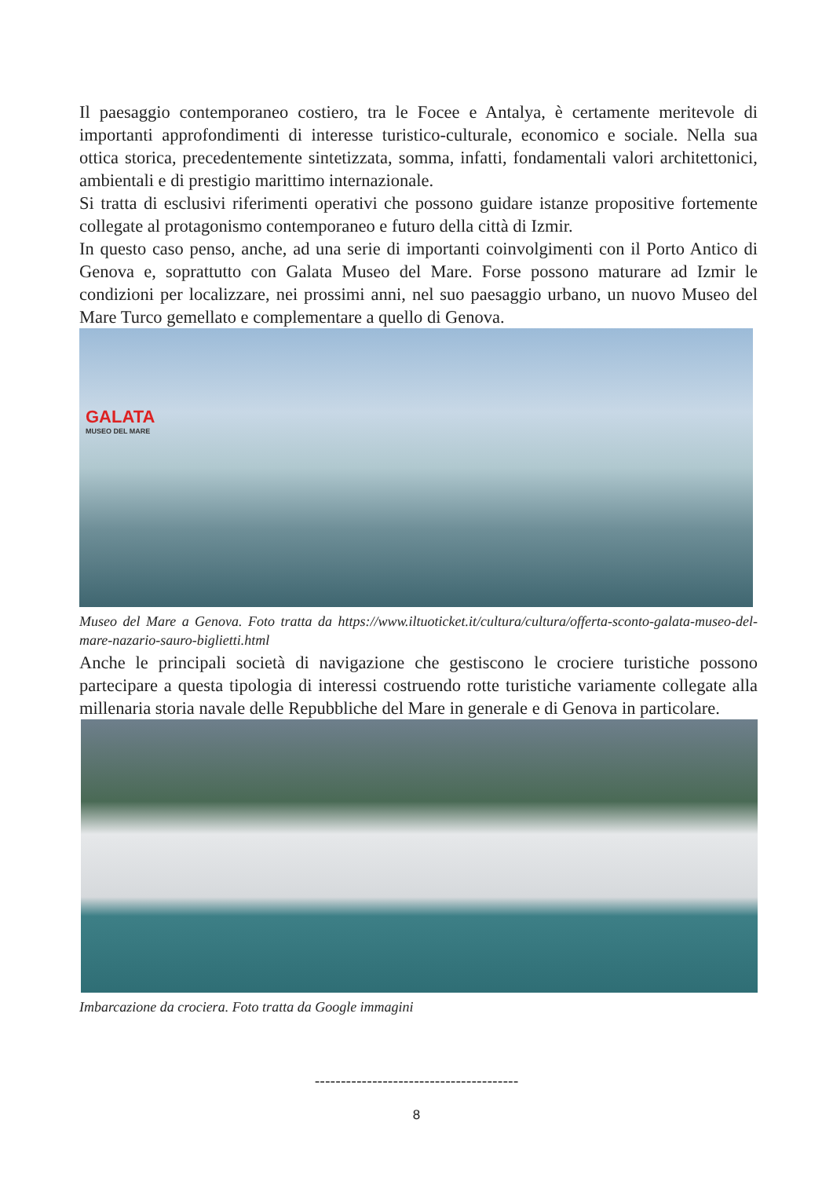Il paesaggio contemporaneo costiero, tra le Focee e Antalya, è certamente meritevole di importanti approfondimenti di interesse turistico-culturale, economico e sociale. Nella sua ottica storica, precedentemente sintetizzata, somma, infatti, fondamentali valori architettonici, ambientali e di prestigio marittimo internazionale.
Si tratta di esclusivi riferimenti operativi che possono guidare istanze propositive fortemente collegate al protagonismo contemporaneo e futuro della città di Izmir.
In questo caso penso, anche, ad una serie di importanti coinvolgimenti con il Porto Antico di Genova e, soprattutto con Galata Museo del Mare. Forse possono maturare ad Izmir le condizioni per localizzare, nei prossimi anni, nel suo paesaggio urbano, un nuovo Museo del Mare Turco gemellato e complementare a quello di Genova.
GALATA
MUSEO DEL MARE
Museo del Mare a Genova. Foto tratta da https://www.iltuoticket.it/cultura/cultura/offerta-sconto-galata-museo-del-mare-nazario-sauro-biglietti.html
Anche le principali società di navigazione che gestiscono le crociere turistiche possono partecipare a questa tipologia di interessi costruendo rotte turistiche variamente collegate alla millenaria storia navale delle Repubbliche del Mare in generale e di Genova in particolare.
Imbarcazione da crociera. Foto tratta da Google immagini
---------------------------------------
8